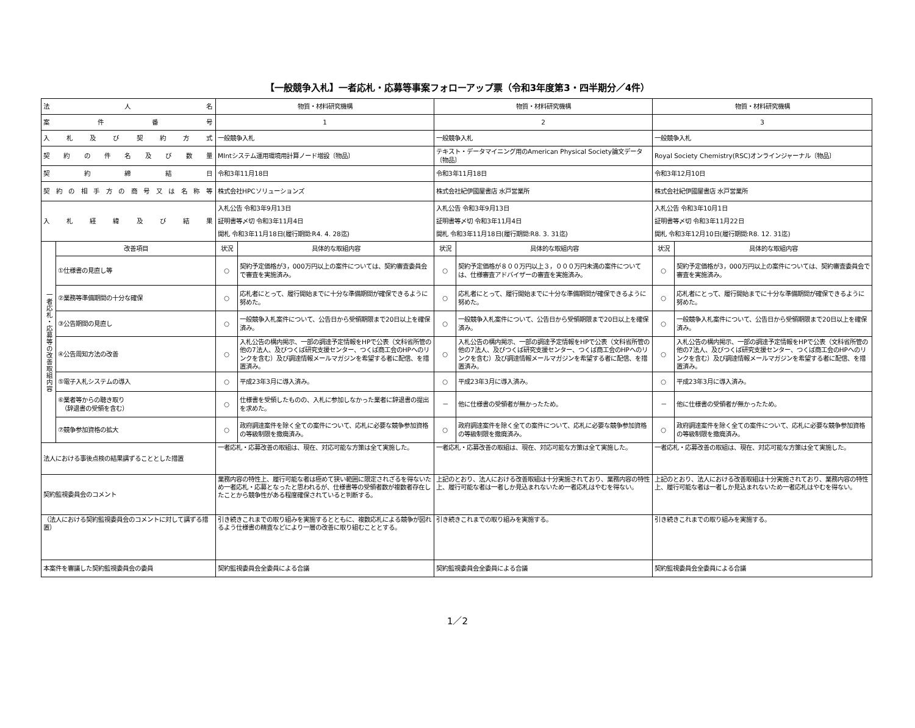【一般競争入札】一者応札・応募等事案フォローアップ票（令和3年度第3・四半期分／4件）
| 法 人 名 | | 物質・材料研究機構 | | 物質・材料研究機構 | | 物質・材料研究機構 | |
| 案 件 番 号 | | 1 | | 2 | | 3 | |
| 入 札 及 び 契 約 方 式 | | 一般競争入札 | | 一般競争入札 | | 一般競争入札 | |
| 契 約 の 件 名 及 び 数 量 | | MIntシステム運用環境用計算ノード増設〔物品〕 | | テキスト・データマイニング用のAmerican Physical Society論文データ〔物品〕 | | Royal Society Chemistry(RSC)オンラインジャーナル〔物品〕 | |
| 契 約 締 結 日 | | 令和3年11月18日 | | 令和3年11月18日 | | 令和3年12月10日 | |
| 契約の相手方の商号又は名称等 | | 株式会社HPCソリューションズ | | 株式会社紀伊國屋書店 水戸営業所 | | 株式会社紀伊國屋書店 水戸営業所 | |
| 入 札 経 緯 及 び 結 果 | | 入札公告 令和3年9月13日 証明書等〆切 令和3年11月4日 開札 令和3年11月18日(履行期間:R4. 4. 28迄) | | 入札公告 令和3年9月13日 証明書等〆切 令和3年11月4日 開札 令和3年11月18日(履行期間:R8. 3. 31迄) | | 入札公告 令和3年10月1日 証明書等〆切 令和3年11月22日 開札 令和3年12月10日(履行期間:R8. 12. 31迄) | |
| 一者応札・応募等の改善取組内容 | 改善項目 | 状況 | 具体的な取組内容 | 状況 | 具体的な取組内容 | 状況 | 具体的な取組内容 |
| | ①仕様書の見直し等 | ○ | 契約予定価格が3，000万円以上の案件については、契約審査委員会で審査を実施済み。 | ○ | 契約予定価格が８００万円以上３，０００万円未満の案件については、仕様審査アドバイザーの審査を実施済み。 | ○ | 契約予定価格が3，000万円以上の案件については、契約審査委員会で審査を実施済み。 |
| | ②業務等準備期間の十分な確保 | ○ | 応札者にとって、履行開始までに十分な準備期間が確保できるように努めた。 | ○ | 応札者にとって、履行開始までに十分な準備期間が確保できるように努めた。 | ○ | 応札者にとって、履行開始までに十分な準備期間が確保できるように努めた。 |
| | ③公告期間の見直し | ○ | 一般競争入札案件について、公告日から受領期限まで20日以上を確保済み。 | ○ | 一般競争入札案件について、公告日から受領期限まで20日以上を確保済み。 | ○ | 一般競争入札案件について、公告日から受領期限まで20日以上を確保済み。 |
| | ④公告周知方法の改善 | ○ | 入札公告の構内掲示、一部の調達予定情報をHPで公表（文科省所管の他の7法人、及びつくば研究支援センター、つくば商工会のHPへのリンクを含む）及び調達情報メールマガジンを希望する者に配信、を措置済み。 | ○ | 入札公告の構内掲示、一部の調達予定情報をHPで公表（文科省所管の他の7法人、及びつくば研究支援センター、つくば商工会のHPへのリンクを含む）及び調達情報メールマガジンを希望する者に配信、を措置済み。 | ○ | 入札公告の構内掲示、一部の調達予定情報をHPで公表（文科省所管の他の7法人、及びつくば研究支援センター、つくば商工会のHPへのリンクを含む）及び調達情報メールマガジンを希望する者に配信、を措置済み。 |
| | ⑤電子入札システムの導入 | ○ | 平成23年3月に導入済み。 | ○ | 平成23年3月に導入済み。 | ○ | 平成23年3月に導入済み。 |
| | ⑥業者等からの聴き取り （辞退書の受領を含む） | ○ | 仕様書を受領したものの、入札に参加しなかった業者に辞退書の提出を求めた。 | － | 他に仕様書の受領者が無かったため。 | － | 他に仕様書の受領者が無かったため。 |
| | ⑦競争参加資格の拡大 | ○ | 政府調達案件を除く全ての案件について、応札に必要な競争参加資格の等級制限を撤廃済み。 | ○ | 政府調達案件を除く全ての案件について、応札に必要な競争参加資格の等級制限を撤廃済み。 | ○ | 政府調達案件を除く全ての案件について、応札に必要な競争参加資格の等級制限を撤廃済み。 |
| 法人における事後点検の結果講ずることとした措置 | | 一者応札・応募改善の取組は、現在、対応可能な方策は全て実施した。 | | 一者応札・応募改善の取組は、現在、対応可能な方策は全て実施した。 | | 一者応札・応募改善の取組は、現在、対応可能な方策は全て実施した。 | |
| 契約監視委員会のコメント | | 業務内容の特性上、履行可能な者は極めて狭い範囲に限定されざるを得ないため一者応札・応募となったと思われるが、仕様書等の受領者数が複数者存在したことから競争性がある程度確保されていると判断する。 | | 上記のとおり、法人における改善取組は十分実施されており、業務内容の特性上、履行可能な者は一者しか見込まれないため一者応札はやむを得ない。 | | 上記のとおり、法人における改善取組は十分実施されており、業務内容の特性上、履行可能な者は一者しか見込まれないため一者応札はやむを得ない。 | |
| （法人における契約監視委員会のコメントに対して講ずる措置） | | 引き続きこれまでの取り組みを実施するとともに、複数応札による競争が図れるよう仕様書の精査などにより一層の改善に取り組むこととする。 | | 引き続きこれまでの取り組みを実施する。 | | 引き続きこれまでの取り組みを実施する。 | |
| 本案件を審議した契約監視委員会の委員 | | 契約監視委員会全委員による合議 | | 契約監視委員会全委員による合議 | | 契約監視委員会全委員による合議 | |
1／2